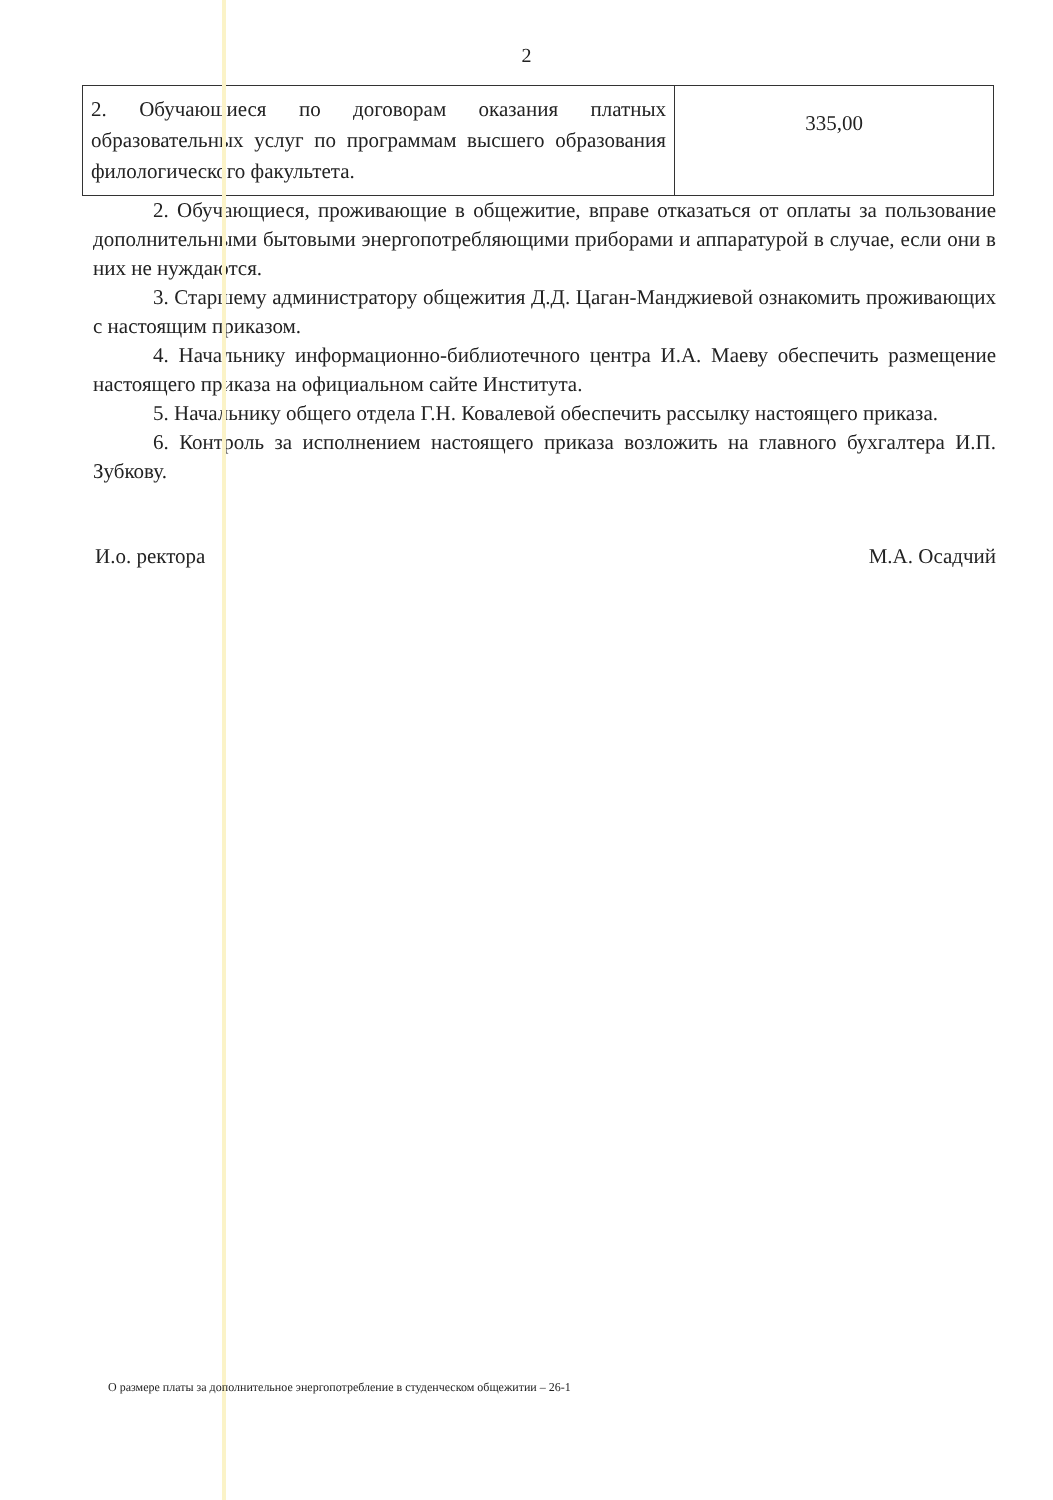2
| 2. Обучающиеся по договорам оказания платных образовательных услуг по программам высшего образования филологического факультета. | 335,00 |
2. Обучающиеся, проживающие в общежитие, вправе отказаться от оплаты за пользование дополнительными бытовыми энергопотребляющими приборами и аппаратурой в случае, если они в них не нуждаются.
3. Старшему администратору общежития Д.Д. Цаган-Манджиевой ознакомить проживающих с настоящим приказом.
4. Начальнику информационно-библиотечного центра И.А. Маеву обеспечить размещение настоящего приказа на официальном сайте Института.
5. Начальнику общего отдела Г.Н. Ковалевой обеспечить рассылку настоящего приказа.
6. Контроль за исполнением настоящего приказа возложить на главного бухгалтера И.П. Зубкову.
И.о. ректора М.А. Осадчий
О размере платы за дополнительное энергопотребление в студенческом общежитии – 26-1